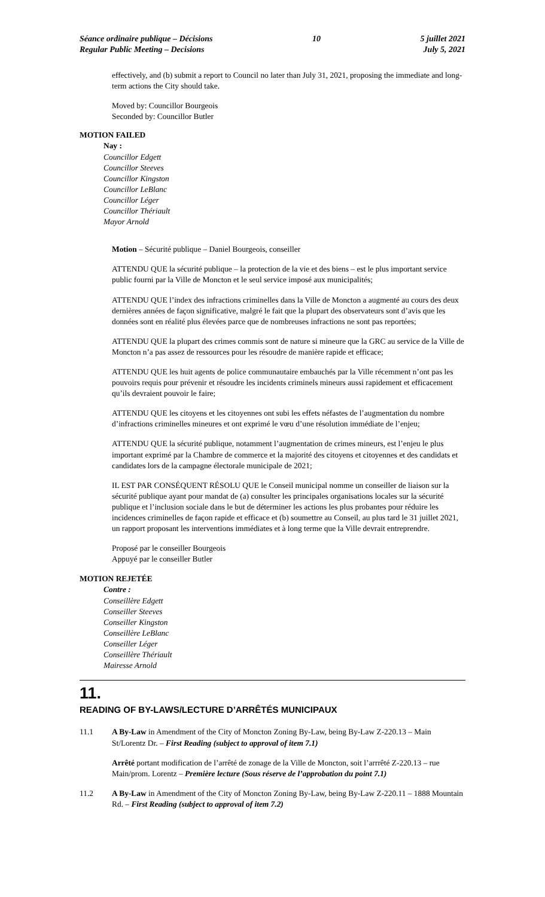Séance ordinaire publique – Décisions
Regular Public Meeting – Decisions
10 5 juillet 2021
July 5, 2021
effectively, and (b) submit a report to Council no later than July 31, 2021, proposing the immediate and long-term actions the City should take.
Moved by: Councillor Bourgeois
Seconded by: Councillor Butler
MOTION FAILED
Nay :
Councillor Edgett
Councillor Steeves
Councillor Kingston
Councillor LeBlanc
Councillor Léger
Councillor Thériault
Mayor Arnold
Motion – Sécurité publique – Daniel Bourgeois, conseiller
ATTENDU QUE la sécurité publique – la protection de la vie et des biens – est le plus important service public fourni par la Ville de Moncton et le seul service imposé aux municipalités;
ATTENDU QUE l’index des infractions criminelles dans la Ville de Moncton a augmenté au cours des deux dernières années de façon significative, malgré le fait que la plupart des observateurs sont d’avis que les données sont en réalité plus élevées parce que de nombreuses infractions ne sont pas reportées;
ATTENDU QUE la plupart des crimes commis sont de nature si mineure que la GRC au service de la Ville de Moncton n’a pas assez de ressources pour les résoudre de manière rapide et efficace;
ATTENDU QUE les huit agents de police communautaire embauchés par la Ville récemment n’ont pas les pouvoirs requis pour prévenir et résoudre les incidents criminels mineurs aussi rapidement et efficacement qu’ils devraient pouvoir le faire;
ATTENDU QUE les citoyens et les citoyennes ont subi les effets néfastes de l’augmentation du nombre d’infractions criminelles mineures et ont exprimé le vœu d’une résolution immédiate de l’enjeu;
ATTENDU QUE la sécurité publique, notamment l’augmentation de crimes mineurs, est l’enjeu le plus important exprimé par la Chambre de commerce et la majorité des citoyens et citoyennes et des candidats et candidates lors de la campagne électorale municipale de 2021;
IL EST PAR CONSÉQUENT RÉSOLU QUE le Conseil municipal nomme un conseiller de liaison sur la sécurité publique ayant pour mandat de (a) consulter les principales organisations locales sur la sécurité publique et l’inclusion sociale dans le but de déterminer les actions les plus probantes pour réduire les incidences criminelles de façon rapide et efficace et (b) soumettre au Conseil, au plus tard le 31 juillet 2021, un rapport proposant les interventions immédiates et à long terme que la Ville devrait entreprendre.
Proposé par le conseiller Bourgeois
Appuyé par le conseiller Butler
MOTION REJETÉE
Contre :
Conseillère Edgett
Conseiller Steeves
Conseiller Kingston
Conseillère LeBlanc
Conseiller Léger
Conseillère Thériault
Mairesse Arnold
11.
READING OF BY-LAWS/LECTURE D’ARRÊTÉS MUNICIPAUX
11.1 A By-Law in Amendment of the City of Moncton Zoning By-Law, being By-Law Z-220.13 – Main St/Lorentz Dr. – First Reading (subject to approval of item 7.1)
Arrêté portant modification de l’arrêté de zonage de la Ville de Moncton, soit l’arrrêté Z-220.13 – rue Main/prom. Lorentz – Première lecture (Sous réserve de l’approbation du point 7.1)
11.2 A By-Law in Amendment of the City of Moncton Zoning By-Law, being By-Law Z-220.11 – 1888 Mountain Rd. – First Reading (subject to approval of item 7.2)